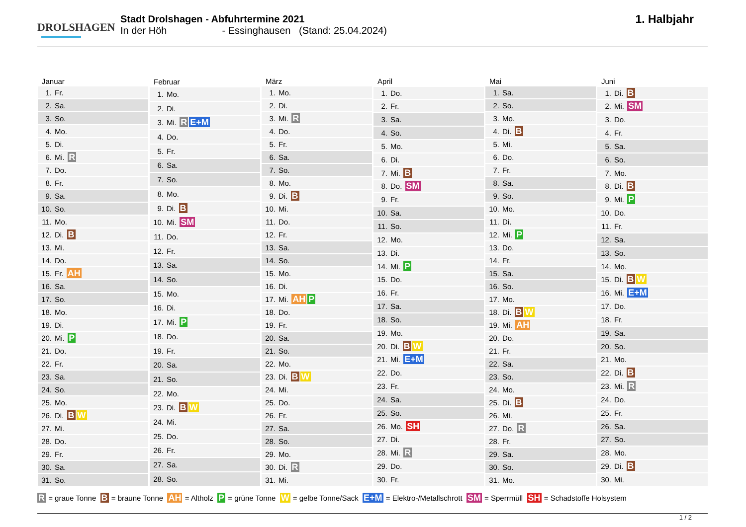DROLSHAGEN
Stadt Drolshagen - Abfuhrtermine 2021
In der Höh - Essinghausen (Stand: 25.04.2024)
1. Halbjahr
| Januar | |
| --- | --- |
| 1. | Fr. |
| 2. | Sa. |
| 3. | So. |
| 4. | Mo. |
| 5. | Di. |
| 6. | Mi. R |
| 7. | Do. |
| 8. | Fr. |
| 9. | Sa. |
| 10. | So. |
| 11. | Mo. |
| 12. | Di. B |
| 13. | Mi. |
| 14. | Do. |
| 15. | Fr. AH |
| 16. | Sa. |
| 17. | So. |
| 18. | Mo. |
| 19. | Di. |
| 20. | Mi. P |
| 21. | Do. |
| 22. | Fr. |
| 23. | Sa. |
| 24. | So. |
| 25. | Mo. |
| 26. | Di. B W |
| 27. | Mi. |
| 28. | Do. |
| 29. | Fr. |
| 30. | Sa. |
| 31. | So. |
| Februar | |
| --- | --- |
| 1. | Mo. |
| 2. | Di. |
| 3. | Mi. R E+M |
| 4. | Do. |
| 5. | Fr. |
| 6. | Sa. |
| 7. | So. |
| 8. | Mo. |
| 9. | Di. B |
| 10. | Mi. SM |
| 11. | Do. |
| 12. | Fr. |
| 13. | Sa. |
| 14. | So. |
| 15. | Mo. |
| 16. | Di. |
| 17. | Mi. P |
| 18. | Do. |
| 19. | Fr. |
| 20. | Sa. |
| 21. | So. |
| 22. | Mo. |
| 23. | Di. B W |
| 24. | Mi. |
| 25. | Do. |
| 26. | Fr. |
| 27. | Sa. |
| 28. | So. |
| März | |
| --- | --- |
| 1. | Mo. |
| 2. | Di. |
| 3. | Mi. R |
| 4. | Do. |
| 5. | Fr. |
| 6. | Sa. |
| 7. | So. |
| 8. | Mo. |
| 9. | Di. B |
| 10. | Mi. |
| 11. | Do. |
| 12. | Fr. |
| 13. | Sa. |
| 14. | So. |
| 15. | Mo. |
| 16. | Di. |
| 17. | Mi. AH P |
| 18. | Do. |
| 19. | Fr. |
| 20. | Sa. |
| 21. | So. |
| 22. | Mo. |
| 23. | Di. B W |
| 24. | Mi. |
| 25. | Do. |
| 26. | Fr. |
| 27. | Sa. |
| 28. | So. |
| 29. | Mo. |
| 30. | Di. R |
| 31. | Mi. |
| April | |
| --- | --- |
| 1. | Do. |
| 2. | Fr. |
| 3. | Sa. |
| 4. | So. |
| 5. | Mo. |
| 6. | Di. |
| 7. | Mi. B |
| 8. | Do. SM |
| 9. | Fr. |
| 10. | Sa. |
| 11. | So. |
| 12. | Mo. |
| 13. | Di. |
| 14. | Mi. P |
| 15. | Do. |
| 16. | Fr. |
| 17. | Sa. |
| 18. | So. |
| 19. | Mo. |
| 20. | Di. B W |
| 21. | Mi. E+M |
| 22. | Do. |
| 23. | Fr. |
| 24. | Sa. |
| 25. | So. |
| 26. | Mo. SH |
| 27. | Di. |
| 28. | Mi. R |
| 29. | Do. |
| 30. | Fr. |
| Mai | |
| --- | --- |
| 1. | Sa. |
| 2. | So. |
| 3. | Mo. |
| 4. | Di. B |
| 5. | Mi. |
| 6. | Do. |
| 7. | Fr. |
| 8. | Sa. |
| 9. | So. |
| 10. | Mo. |
| 11. | Di. |
| 12. | Mi. P |
| 13. | Do. |
| 14. | Fr. |
| 15. | Sa. |
| 16. | So. |
| 17. | Mo. |
| 18. | Di. B W |
| 19. | Mi. AH |
| 20. | Do. |
| 21. | Fr. |
| 22. | Sa. |
| 23. | So. |
| 24. | Mo. |
| 25. | Di. B |
| 26. | Mi. |
| 27. | Do. R |
| 28. | Fr. |
| 29. | Sa. |
| 30. | So. |
| 31. | Mo. |
| Juni | |
| --- | --- |
| 1. | Di. B |
| 2. | Mi. SM |
| 3. | Do. |
| 4. | Fr. |
| 5. | Sa. |
| 6. | So. |
| 7. | Mo. |
| 8. | Di. B |
| 9. | Mi. P |
| 10. | Do. |
| 11. | Fr. |
| 12. | Sa. |
| 13. | So. |
| 14. | Mo. |
| 15. | Di. B W |
| 16. | Mi. E+M |
| 17. | Do. |
| 18. | Fr. |
| 19. | Sa. |
| 20. | So. |
| 21. | Mo. |
| 22. | Di. B |
| 23. | Mi. R |
| 24. | Do. |
| 25. | Fr. |
| 26. | Sa. |
| 27. | So. |
| 28. | Mo. |
| 29. | Di. B |
| 30. | Mi. |
R = graue Tonne B = braune Tonne AH = Altholz P = grüne Tonne W = gelbe Tonne/Sack E+M = Elektro-/Metallschrott SM = Sperrmüll SH = Schadstoffe Holsystem
1 / 2